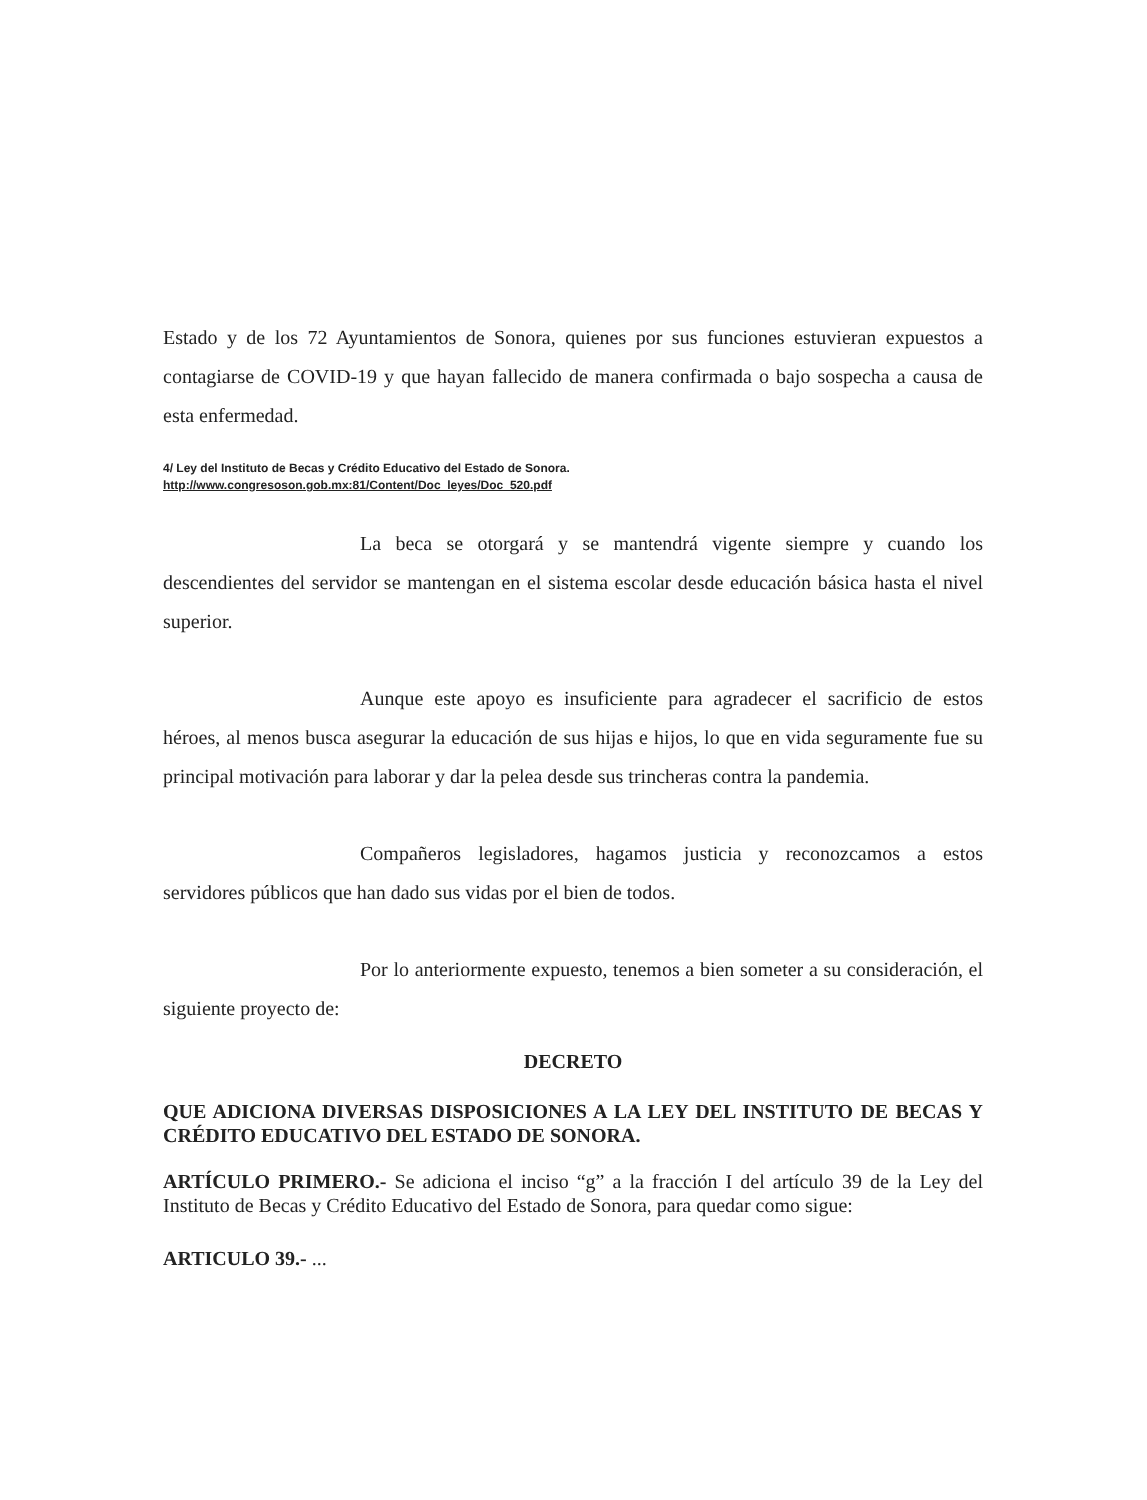Estado y de los 72 Ayuntamientos de Sonora, quienes por sus funciones estuvieran expuestos a contagiarse de COVID-19 y que hayan fallecido de manera confirmada o bajo sospecha a causa de esta enfermedad.
4/ Ley del Instituto de Becas y Crédito Educativo del Estado de Sonora.
http://www.congresoson.gob.mx:81/Content/Doc_leyes/Doc_520.pdf
La beca se otorgará y se mantendrá vigente siempre y cuando los descendientes del servidor se mantengan en el sistema escolar desde educación básica hasta el nivel superior.
Aunque este apoyo es insuficiente para agradecer el sacrificio de estos héroes, al menos busca asegurar la educación de sus hijas e hijos, lo que en vida seguramente fue su principal motivación para laborar y dar la pelea desde sus trincheras contra la pandemia.
Compañeros legisladores, hagamos justicia y reconozcamos a estos servidores públicos que han dado sus vidas por el bien de todos.
Por lo anteriormente expuesto, tenemos a bien someter a su consideración, el siguiente proyecto de:
DECRETO
QUE ADICIONA DIVERSAS DISPOSICIONES A LA LEY DEL INSTITUTO DE BECAS Y CRÉDITO EDUCATIVO DEL ESTADO DE SONORA.
ARTÍCULO PRIMERO.- Se adiciona el inciso “g” a la fracción I del artículo 39 de la Ley del Instituto de Becas y Crédito Educativo del Estado de Sonora, para quedar como sigue:
ARTICULO 39.- ...